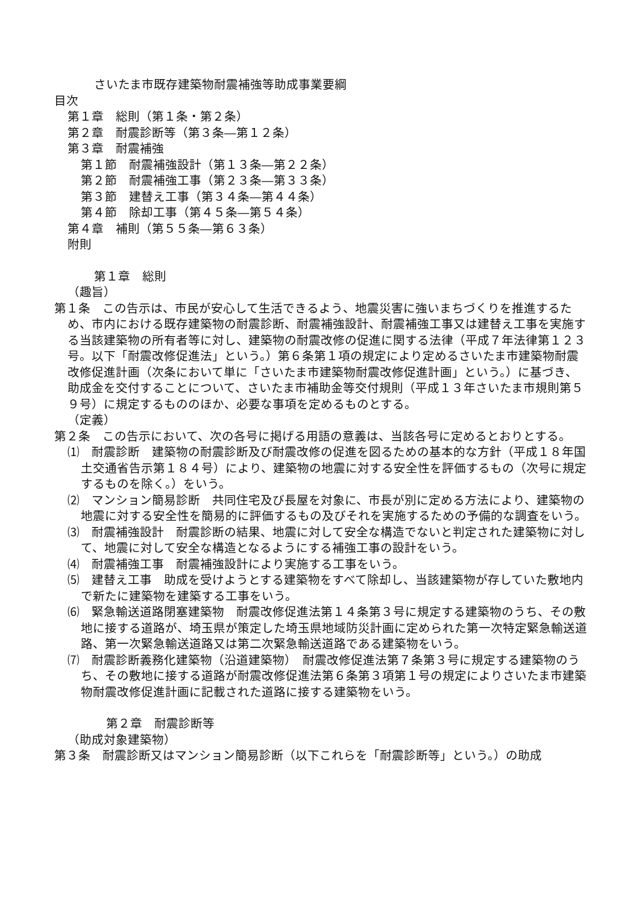さいたま市既存建築物耐震補強等助成事業要綱
目次
第１章　総則（第１条・第２条）
第２章　耐震診断等（第３条―第１２条）
第３章　耐震補強
第１節　耐震補強設計（第１３条―第２２条）
第２節　耐震補強工事（第２３条―第３３条）
第３節　建替え工事（第３４条―第４４条）
第４節　除却工事（第４５条―第５４条）
第４章　補則（第５５条―第６３条）
附則
第１章　総則
（趣旨）
第１条　この告示は、市民が安心して生活できるよう、地震災害に強いまちづくりを推進するため、市内における既存建築物の耐震診断、耐震補強設計、耐震補強工事又は建替え工事を実施する当該建築物の所有者等に対し、建築物の耐震改修の促進に関する法律（平成７年法律第１２３号。以下「耐震改修促進法」という。）第６条第１項の規定により定めるさいたま市建築物耐震改修促進計画（次条において単に「さいたま市建築物耐震改修促進計画」という。）に基づき、助成金を交付することについて、さいたま市補助金等交付規則（平成１３年さいたま市規則第５９号）に規定するもののほか、必要な事項を定めるものとする。
（定義）
第２条　この告示において、次の各号に掲げる用語の意義は、当該各号に定めるとおりとする。
⑴　耐震診断　建築物の耐震診断及び耐震改修の促進を図るための基本的な方針（平成１８年国土交通省告示第１８４号）により、建築物の地震に対する安全性を評価するもの（次号に規定するものを除く。）をいう。
⑵　マンション簡易診断　共同住宅及び長屋を対象に、市長が別に定める方法により、建築物の地震に対する安全性を簡易的に評価するもの及びそれを実施するための予備的な調査をいう。
⑶　耐震補強設計　耐震診断の結果、地震に対して安全な構造でないと判定された建築物に対して、地震に対して安全な構造となるようにする補強工事の設計をいう。
⑷　耐震補強工事　耐震補強設計により実施する工事をいう。
⑸　建替え工事　助成を受けようとする建築物をすべて除却し、当該建築物が存していた敷地内で新たに建築物を建築する工事をいう。
⑹　緊急輸送道路閉塞建築物　耐震改修促進法第１４条第３号に規定する建築物のうち、その敷地に接する道路が、埼玉県が策定した埼玉県地域防災計画に定められた第一次特定緊急輸送道路、第一次緊急輸送道路又は第二次緊急輸送道路である建築物をいう。
⑺　耐震診断義務化建築物（沿道建築物）　耐震改修促進法第７条第３号に規定する建築物のうち、その敷地に接する道路が耐震改修促進法第６条第３項第１号の規定によりさいたま市建築物耐震改修促進計画に記載された道路に接する建築物をいう。
　第２章　耐震診断等
（助成対象建築物）
第３条　耐震診断又はマンション簡易診断（以下これらを「耐震診断等」という。）の助成